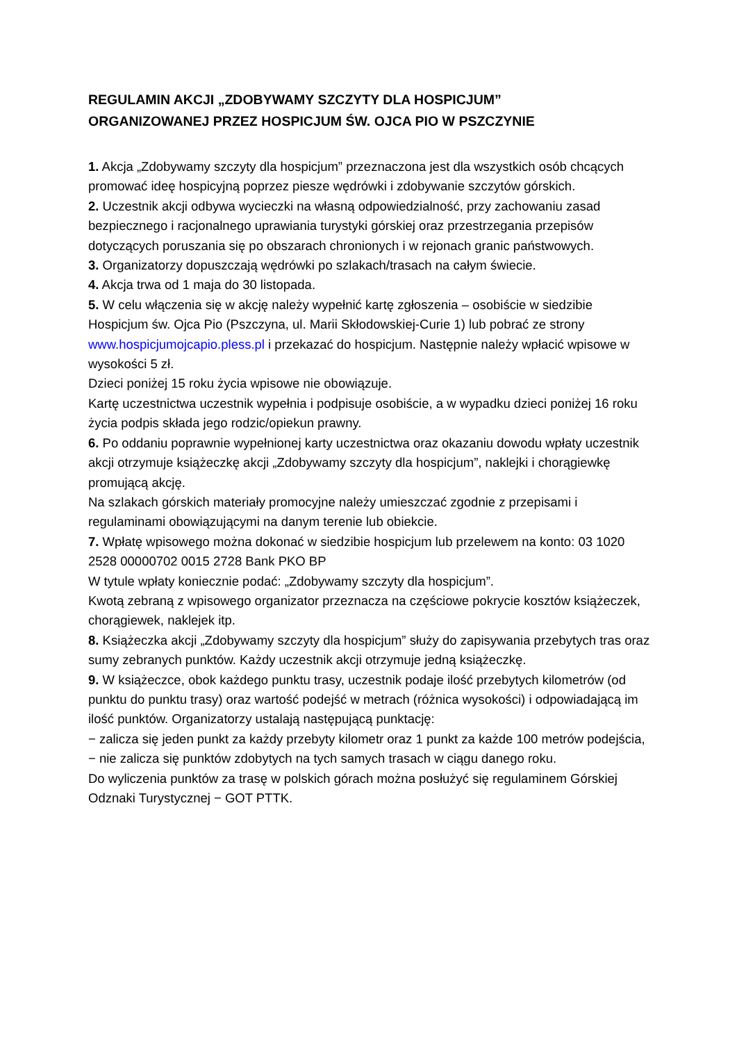REGULAMIN AKCJI „ZDOBYWAMY SZCZYTY DLA HOSPICJUM”
ORGANIZOWANEJ PRZEZ HOSPICJUM ŚW. OJCA PIO W PSZCZYNIE
1. Akcja „Zdobywamy szczyty dla hospicjum” przeznaczona jest dla wszystkich osób chcących promować ideę hospicyjną poprzez piesze wędrówki i zdobywanie szczytów górskich.
2. Uczestnik akcji odbywa wycieczki na własną odpowiedzialność, przy zachowaniu zasad bezpiecznego i racjonalnego uprawiania turystyki górskiej oraz przestrzegania przepisów dotyczących poruszania się po obszarach chronionych i w rejonach granic państwowych.
3. Organizatorzy dopuszczają wędrówki po szlakach/trasach na całym świecie.
4. Akcja trwa od 1 maja do 30 listopada.
5. W celu włączenia się w akcję należy wypełnić kartę zgłoszenia – osobiście w siedzibie Hospicjum św. Ojca Pio (Pszczyna, ul. Marii Skłodowskiej-Curie 1) lub pobrać ze strony www.hospicjumojcapio.pless.pl i przekazać do hospicjum. Następnie należy wpłacić wpisowe w wysokości 5 zł.
Dzieci poniżej 15 roku życia wpisowe nie obowiązuje.
Kartę uczestnictwa uczestnik wypełnia i podpisuje osobiście, a w wypadku dzieci poniżej 16 roku życia podpis składa jego rodzic/opiekun prawny.
6. Po oddaniu poprawnie wypełnionej karty uczestnictwa oraz okazaniu dowodu wpłaty uczestnik akcji otrzymuje książeczkę akcji „Zdobywamy szczyty dla hospicjum”, naklejki i chorągiewkę promującą akcję.
Na szlakach górskich materiały promocyjne należy umieszczać zgodnie z przepisami i regulaminami obowiązującymi na danym terenie lub obiekcie.
7. Wpłatę wpisowego można dokonać w siedzibie hospicjum lub przelewem na konto: 03 1020 2528 00000702 0015 2728 Bank PKO BP
W tytule wpłaty koniecznie podać: „Zdobywamy szczyty dla hospicjum”.
Kwotą zebraną z wpisowego organizator przeznacza na częściowe pokrycie kosztów książeczek, chorągiewek, naklejek itp.
8. Książeczka akcji „Zdobywamy szczyty dla hospicjum” służy do zapisywania przebytych tras oraz sumy zebranych punktów. Każdy uczestnik akcji otrzymuje jedną książeczkę.
9. W książeczce, obok każdego punktu trasy, uczestnik podaje ilość przebytych kilometrów (od punktu do punktu trasy) oraz wartość podejść w metrach (różnica wysokości) i odpowiadającą im ilość punktów. Organizatorzy ustalają następującą punktację:
− zalicza się jeden punkt za każdy przebyty kilometr oraz 1 punkt za każde 100 metrów podejścia,
− nie zalicza się punktów zdobytych na tych samych trasach w ciągu danego roku.
Do wyliczenia punktów za trasę w polskich górach można posłużyć się regulaminem Górskiej Odznaki Turystycznej − GOT PTTK.